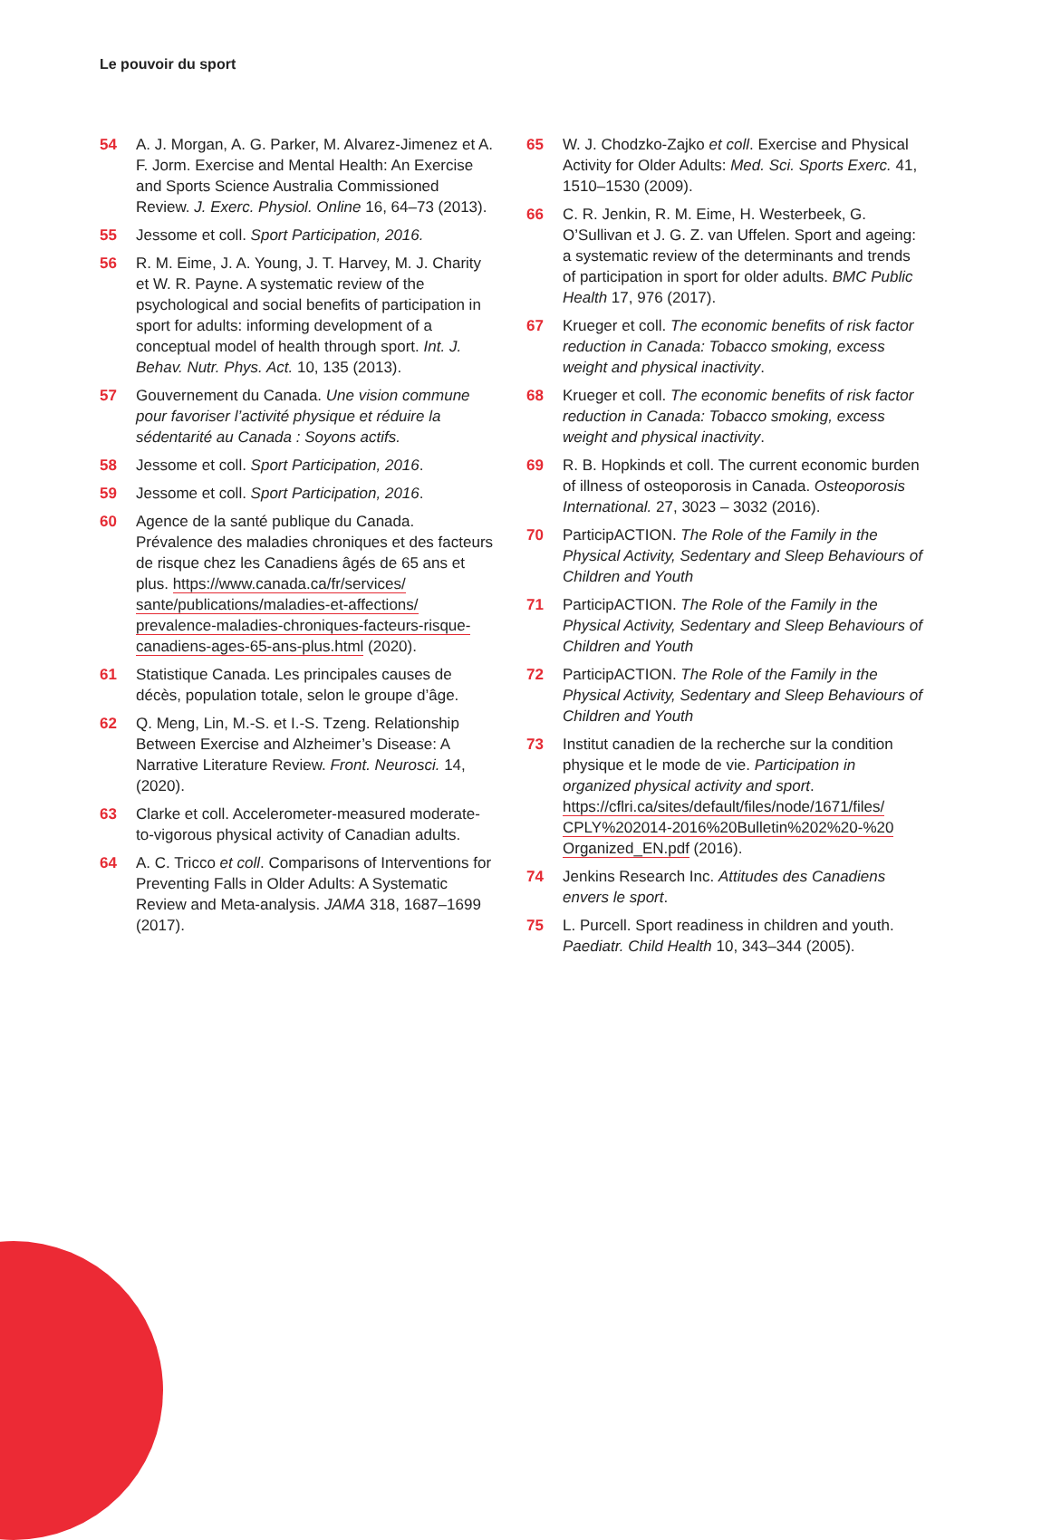Le pouvoir du sport
54 A. J. Morgan, A. G. Parker, M. Alvarez-Jimenez et A. F. Jorm. Exercise and Mental Health: An Exercise and Sports Science Australia Commissioned Review. J. Exerc. Physiol. Online 16, 64–73 (2013).
55 Jessome et coll. Sport Participation, 2016.
56 R. M. Eime, J. A. Young, J. T. Harvey, M. J. Charity et W. R. Payne. A systematic review of the psychological and social benefits of participation in sport for adults: informing development of a conceptual model of health through sport. Int. J. Behav. Nutr. Phys. Act. 10, 135 (2013).
57 Gouvernement du Canada. Une vision commune pour favoriser l’activité physique et réduire la sédentarité au Canada : Soyons actifs.
58 Jessome et coll. Sport Participation, 2016.
59 Jessome et coll. Sport Participation, 2016.
60 Agence de la santé publique du Canada. Prévalence des maladies chroniques et des facteurs de risque chez les Canadiens âgés de 65 ans et plus. https://www.canada.ca/fr/services/ sante/publications/maladies-et-affections/ prevalence-maladies-chroniques-facteurs-risque-canadiens-ages-65-ans-plus.html (2020).
61 Statistique Canada. Les principales causes de décès, population totale, selon le groupe d’âge.
62 Q. Meng, Lin, M.-S. et I.-S. Tzeng. Relationship Between Exercise and Alzheimer’s Disease: A Narrative Literature Review. Front. Neurosci. 14, (2020).
63 Clarke et coll. Accelerometer-measured moderate-to-vigorous physical activity of Canadian adults.
64 A. C. Tricco et coll. Comparisons of Interventions for Preventing Falls in Older Adults: A Systematic Review and Meta-analysis. JAMA 318, 1687–1699 (2017).
65 W. J. Chodzko-Zajko et coll. Exercise and Physical Activity for Older Adults: Med. Sci. Sports Exerc. 41, 1510–1530 (2009).
66 C. R. Jenkin, R. M. Eime, H. Westerbeek, G. O’Sullivan et J. G. Z. van Uffelen. Sport and ageing: a systematic review of the determinants and trends of participation in sport for older adults. BMC Public Health 17, 976 (2017).
67 Krueger et coll. The economic benefits of risk factor reduction in Canada: Tobacco smoking, excess weight and physical inactivity.
68 Krueger et coll. The economic benefits of risk factor reduction in Canada: Tobacco smoking, excess weight and physical inactivity.
69 R. B. Hopkinds et coll. The current economic burden of illness of osteoporosis in Canada. Osteoporosis International. 27, 3023 – 3032 (2016).
70 ParticipACTION. The Role of the Family in the Physical Activity, Sedentary and Sleep Behaviours of Children and Youth
71 ParticipACTION. The Role of the Family in the Physical Activity, Sedentary and Sleep Behaviours of Children and Youth
72 ParticipACTION. The Role of the Family in the Physical Activity, Sedentary and Sleep Behaviours of Children and Youth
73 Institut canadien de la recherche sur la condition physique et le mode de vie. Participation in organized physical activity and sport. https://cflri.ca/sites/default/files/node/1671/files/ CPLY%202014-2016%20Bulletin%202%20-%20 Organized_EN.pdf (2016).
74 Jenkins Research Inc. Attitudes des Canadiens envers le sport.
75 L. Purcell. Sport readiness in children and youth. Paediatr. Child Health 10, 343–344 (2005).